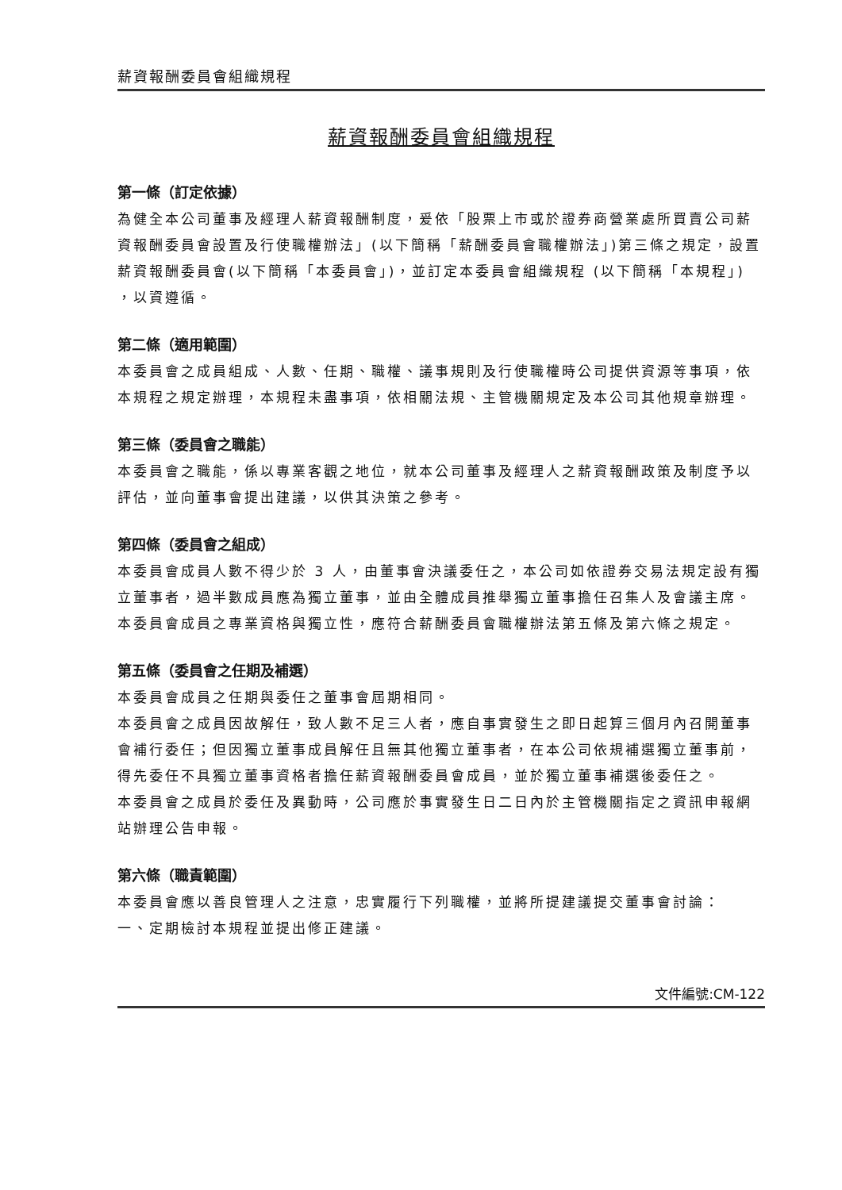薪資報酬委員會組織規程
薪資報酬委員會組織規程
第一條（訂定依據）
為健全本公司董事及經理人薪資報酬制度，爰依「股票上市或於證券商營業處所買賣公司薪資報酬委員會設置及行使職權辦法」(以下簡稱「薪酬委員會職權辦法」)第三條之規定，設置薪資報酬委員會(以下簡稱「本委員會」)，並訂定本委員會組織規程 (以下簡稱「本規程」) ，以資遵循。
第二條（適用範圍）
本委員會之成員組成、人數、任期、職權、議事規則及行使職權時公司提供資源等事項，依本規程之規定辦理，本規程未盡事項，依相關法規、主管機關規定及本公司其他規章辦理。
第三條（委員會之職能）
本委員會之職能，係以專業客觀之地位，就本公司董事及經理人之薪資報酬政策及制度予以評估，並向董事會提出建議，以供其決策之參考。
第四條（委員會之組成）
本委員會成員人數不得少於 3 人，由董事會決議委任之，本公司如依證券交易法規定設有獨立董事者，過半數成員應為獨立董事，並由全體成員推舉獨立董事擔任召集人及會議主席。
本委員會成員之專業資格與獨立性，應符合薪酬委員會職權辦法第五條及第六條之規定。
第五條（委員會之任期及補選）
本委員會成員之任期與委任之董事會屆期相同。
本委員會之成員因故解任，致人數不足三人者，應自事實發生之即日起算三個月內召開董事會補行委任；但因獨立董事成員解任且無其他獨立董事者，在本公司依規補選獨立董事前，得先委任不具獨立董事資格者擔任薪資報酬委員會成員，並於獨立董事補選後委任之。
本委員會之成員於委任及異動時，公司應於事實發生日二日內於主管機關指定之資訊申報網站辦理公告申報。
第六條（職責範圍）
本委員會應以善良管理人之注意，忠實履行下列職權，並將所提建議提交董事會討論：
一、定期檢討本規程並提出修正建議。
文件編號:CM-122